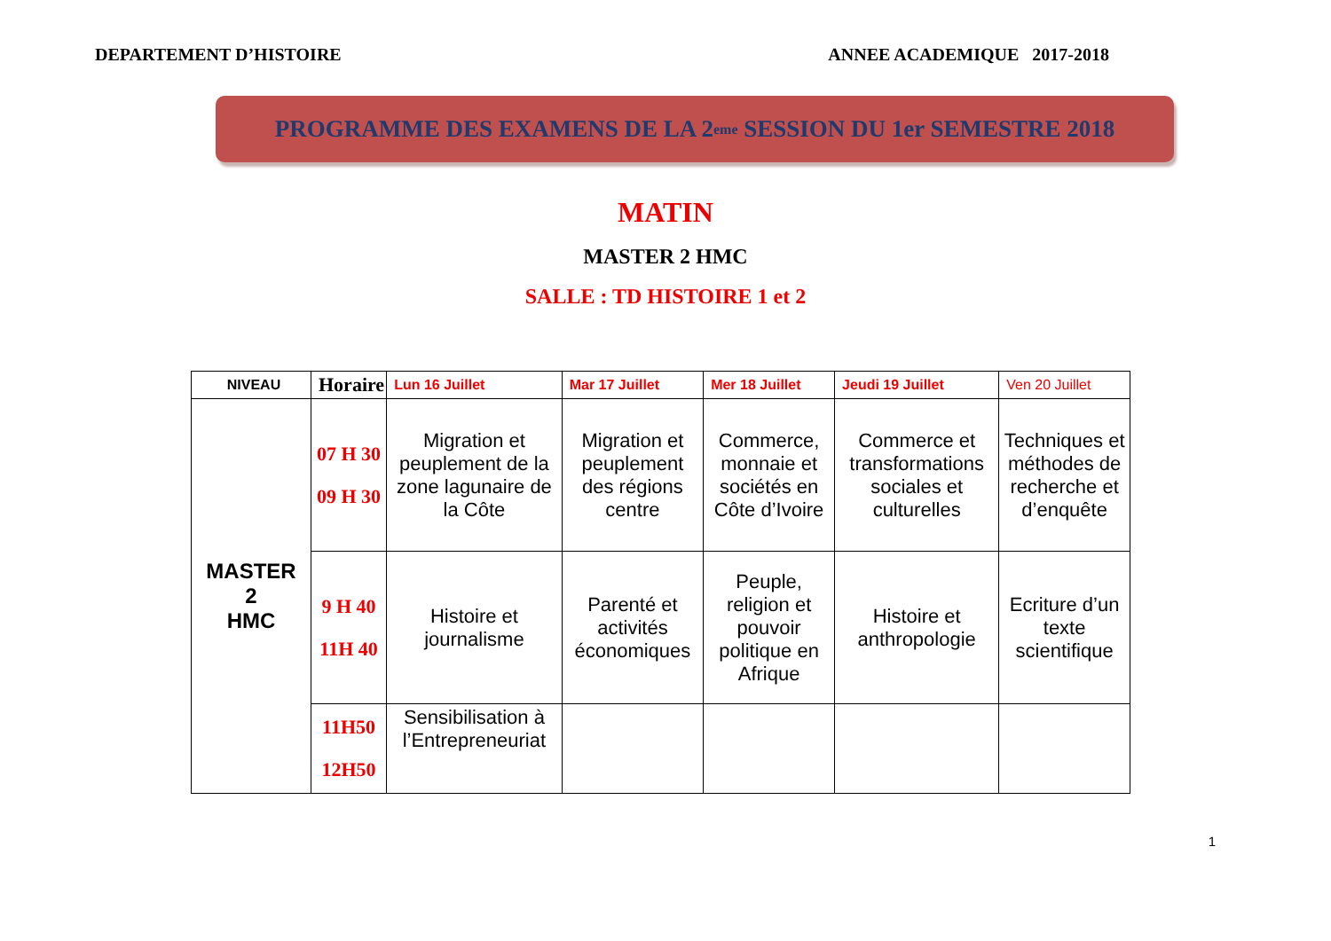DEPARTEMENT D’HISTOIRE ANNEE ACADEMIQUE 2017-2018
PROGRAMME DES EXAMENS DE LA 2<sup>eme</sup> SESSION DU 1er SEMESTRE 2018
MATIN
MASTER 2 HMC
SALLE : TD HISTOIRE 1 et 2
| NIVEAU | Horaire | Lun 16 Juillet | Mar 17 Juillet | Mer 18 Juillet | Jeudi 19 Juillet | Ven 20 Juillet |
| --- | --- | --- | --- | --- | --- | --- |
| MASTER 2 HMC | 07 H 30 09 H 30 | Migration et peuplement de la zone lagunaire de la Côte | Migration et peuplement des régions centre | Commerce, monnaie et sociétés en Côte d’Ivoire | Commerce et transformations sociales et culturelles | Techniques et méthodes de recherche et d’enquête |
| | 9 H 40 11H 40 | Histoire et journalisme | Parenté et activités économiques | Peuple, religion et pouvoir politique en Afrique | Histoire et anthropologie | Ecriture d’un texte scientifique |
| | 11H50 12H50 | Sensibilisation à l’Entrepreneuriat | | | | |
1